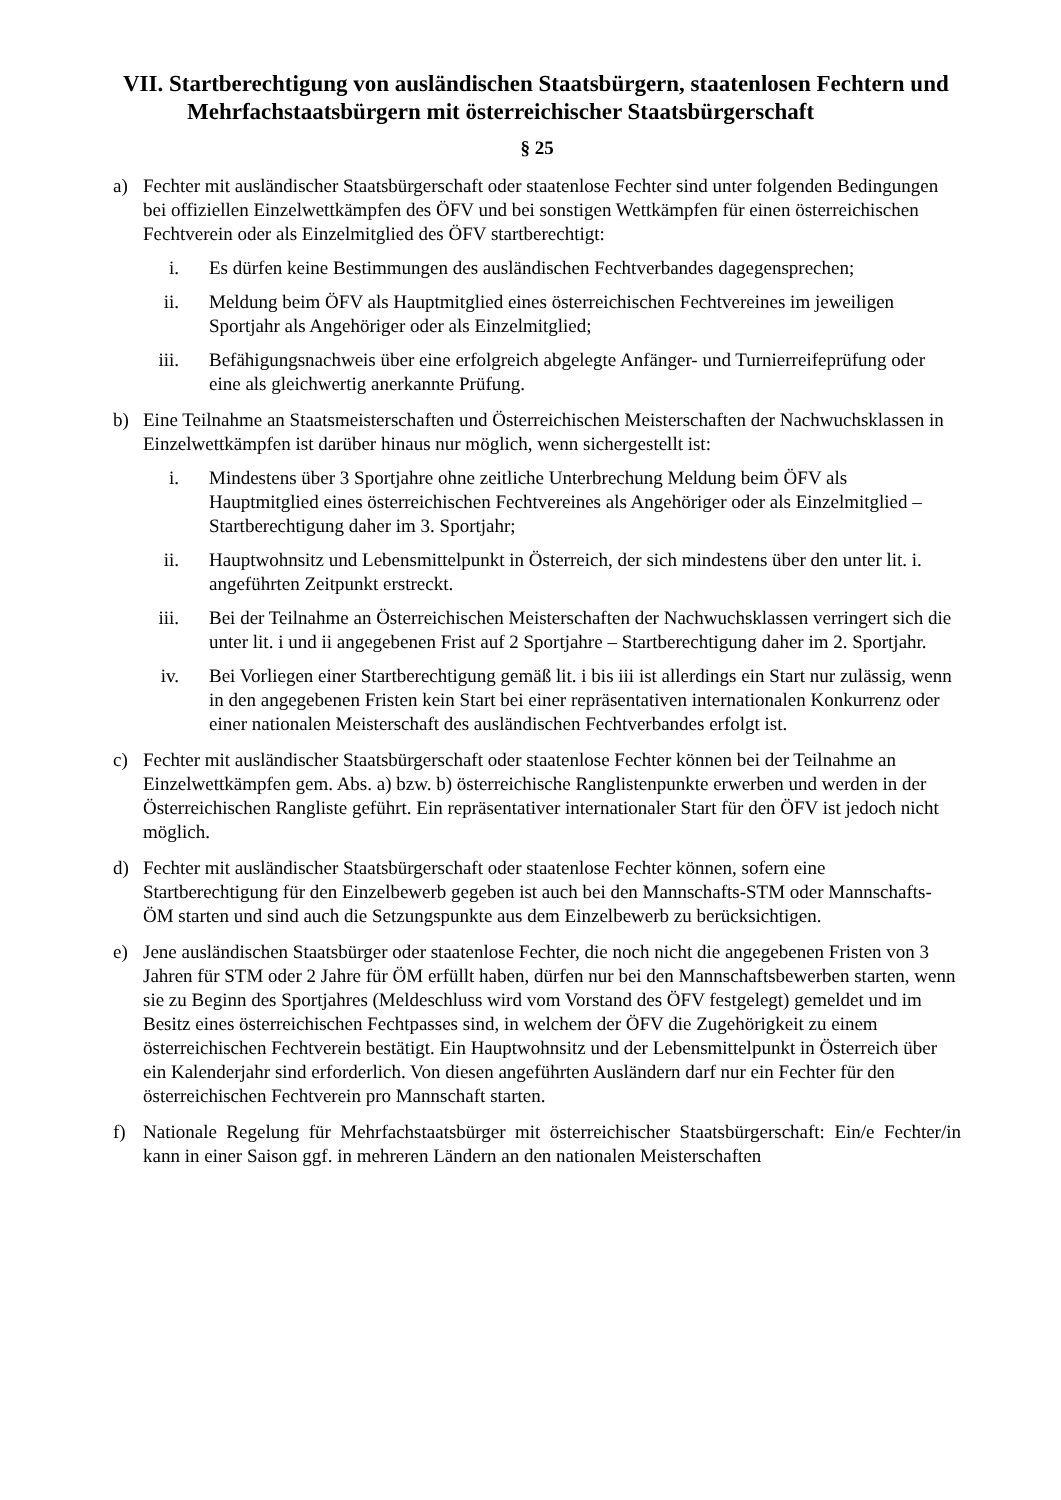VII. Startberechtigung von ausländischen Staatsbürgern, staatenlosen Fechtern und Mehrfachstaatsbürgern mit österreichischer Staatsbürgerschaft
§ 25
a) Fechter mit ausländischer Staatsbürgerschaft oder staatenlose Fechter sind unter folgenden Bedingungen bei offiziellen Einzelwettkämpfen des ÖFV und bei sonstigen Wettkämpfen für einen österreichischen Fechtverein oder als Einzelmitglied des ÖFV startberechtigt:
i. Es dürfen keine Bestimmungen des ausländischen Fechtverbandes dagegensprechen;
ii. Meldung beim ÖFV als Hauptmitglied eines österreichischen Fechtvereines im jeweiligen Sportjahr als Angehöriger oder als Einzelmitglied;
iii. Befähigungsnachweis über eine erfolgreich abgelegte Anfänger- und Turnierreifeprüfung oder eine als gleichwertig anerkannte Prüfung.
b) Eine Teilnahme an Staatsmeisterschaften und Österreichischen Meisterschaften der Nachwuchsklassen in Einzelwettkämpfen ist darüber hinaus nur möglich, wenn sichergestellt ist:
i. Mindestens über 3 Sportjahre ohne zeitliche Unterbrechung Meldung beim ÖFV als Hauptmitglied eines österreichischen Fechtvereines als Angehöriger oder als Einzelmitglied – Startberechtigung daher im 3. Sportjahr;
ii. Hauptwohnsitz und Lebensmittelpunkt in Österreich, der sich mindestens über den unter lit. i. angeführten Zeitpunkt erstreckt.
iii. Bei der Teilnahme an Österreichischen Meisterschaften der Nachwuchsklassen verringert sich die unter lit. i und ii angegebenen Frist auf 2 Sportjahre – Startberechtigung daher im 2. Sportjahr.
iv. Bei Vorliegen einer Startberechtigung gemäß lit. i bis iii ist allerdings ein Start nur zulässig, wenn in den angegebenen Fristen kein Start bei einer repräsentativen internationalen Konkurrenz oder einer nationalen Meisterschaft des ausländischen Fechtverbandes erfolgt ist.
c) Fechter mit ausländischer Staatsbürgerschaft oder staatenlose Fechter können bei der Teilnahme an Einzelwettkämpfen gem. Abs. a) bzw. b) österreichische Ranglistenpunkte erwerben und werden in der Österreichischen Rangliste geführt. Ein repräsentativer internationaler Start für den ÖFV ist jedoch nicht möglich.
d) Fechter mit ausländischer Staatsbürgerschaft oder staatenlose Fechter können, sofern eine Startberechtigung für den Einzelbewerb gegeben ist auch bei den Mannschafts-STM oder Mannschafts-ÖM starten und sind auch die Setzungspunkte aus dem Einzelbewerb zu berücksichtigen.
e) Jene ausländischen Staatsbürger oder staatenlose Fechter, die noch nicht die angegebenen Fristen von 3 Jahren für STM oder 2 Jahre für ÖM erfüllt haben, dürfen nur bei den Mannschaftsbewerben starten, wenn sie zu Beginn des Sportjahres (Meldeschluss wird vom Vorstand des ÖFV festgelegt) gemeldet und im Besitz eines österreichischen Fechtpasses sind, in welchem der ÖFV die Zugehörigkeit zu einem österreichischen Fechtverein bestätigt. Ein Hauptwohnsitz und der Lebensmittelpunkt in Österreich über ein Kalenderjahr sind erforderlich. Von diesen angeführten Ausländern darf nur ein Fechter für den österreichischen Fechtverein pro Mannschaft starten.
f) Nationale Regelung für Mehrfachstaatsbürger mit österreichischer Staatsbürgerschaft: Ein/e Fechter/in kann in einer Saison ggf. in mehreren Ländern an den nationalen Meisterschaften